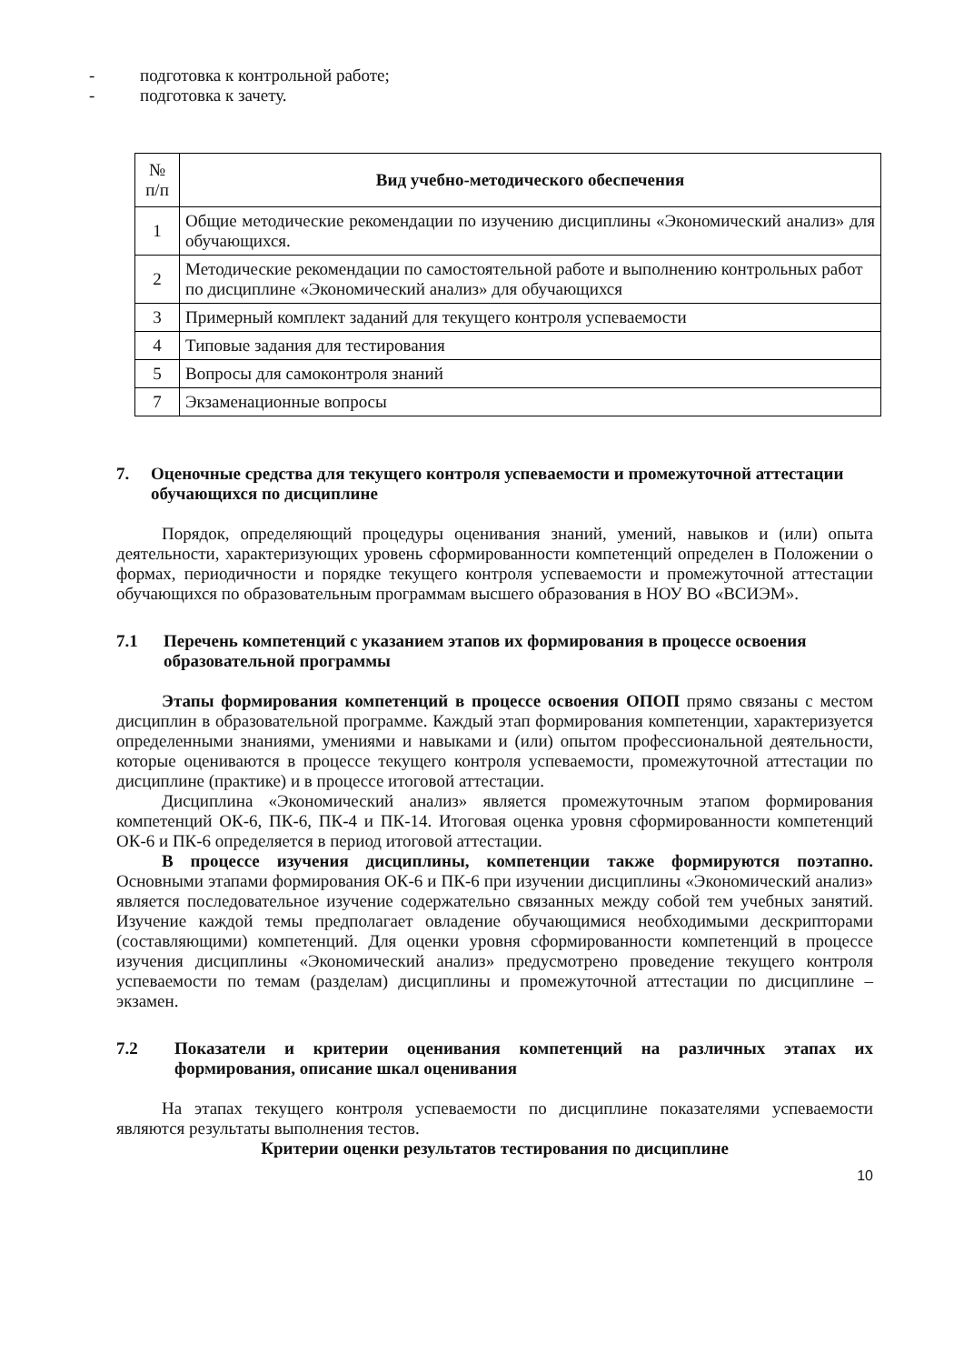- подготовка к контрольной работе;
- подготовка к зачету.
| № п/п | Вид учебно-методического обеспечения |
| --- | --- |
| 1 | Общие методические рекомендации по изучению дисциплины «Экономический анализ» для обучающихся. |
| 2 | Методические рекомендации по самостоятельной работе и выполнению контрольных работ по дисциплине «Экономический анализ» для обучающихся |
| 3 | Примерный комплект заданий для текущего контроля успеваемости |
| 4 | Типовые задания для тестирования |
| 5 | Вопросы для самоконтроля знаний |
| 7 | Экзаменационные вопросы |
7. Оценочные средства для текущего контроля успеваемости и промежуточной аттестации обучающихся по дисциплине
Порядок, определяющий процедуры оценивания знаний, умений, навыков и (или) опыта деятельности, характеризующих уровень сформированности компетенций определен в Положении о формах, периодичности и порядке текущего контроля успеваемости и промежуточной аттестации обучающихся по образовательным программам высшего образования в НОУ ВО «ВСИЭМ».
7.1 Перечень компетенций с указанием этапов их формирования в процессе освоения образовательной программы
Этапы формирования компетенций в процессе освоения ОПОП прямо связаны с местом дисциплин в образовательной программе. Каждый этап формирования компетенции, характеризуется определенными знаниями, умениями и навыками и (или) опытом профессиональной деятельности, которые оцениваются в процессе текущего контроля успеваемости, промежуточной аттестации по дисциплине (практике) и в процессе итоговой аттестации.
Дисциплина «Экономический анализ» является промежуточным этапом формирования компетенций ОК-6, ПК-6, ПК-4 и ПК-14. Итоговая оценка уровня сформированности компетенций ОК-6 и ПК-6 определяется в период итоговой аттестации.
В процессе изучения дисциплины, компетенции также формируются поэтапно. Основными этапами формирования ОК-6 и ПК-6 при изучении дисциплины «Экономический анализ» является последовательное изучение содержательно связанных между собой тем учебных занятий. Изучение каждой темы предполагает овладение обучающимися необходимыми дескрипторами (составляющими) компетенций. Для оценки уровня сформированности компетенций в процессе изучения дисциплины «Экономический анализ» предусмотрено проведение текущего контроля успеваемости по темам (разделам) дисциплины и промежуточной аттестации по дисциплине – экзамен.
7.2 Показатели и критерии оценивания компетенций на различных этапах их формирования, описание шкал оценивания
На этапах текущего контроля успеваемости по дисциплине показателями успеваемости являются результаты выполнения тестов.
Критерии оценки результатов тестирования по дисциплине
10